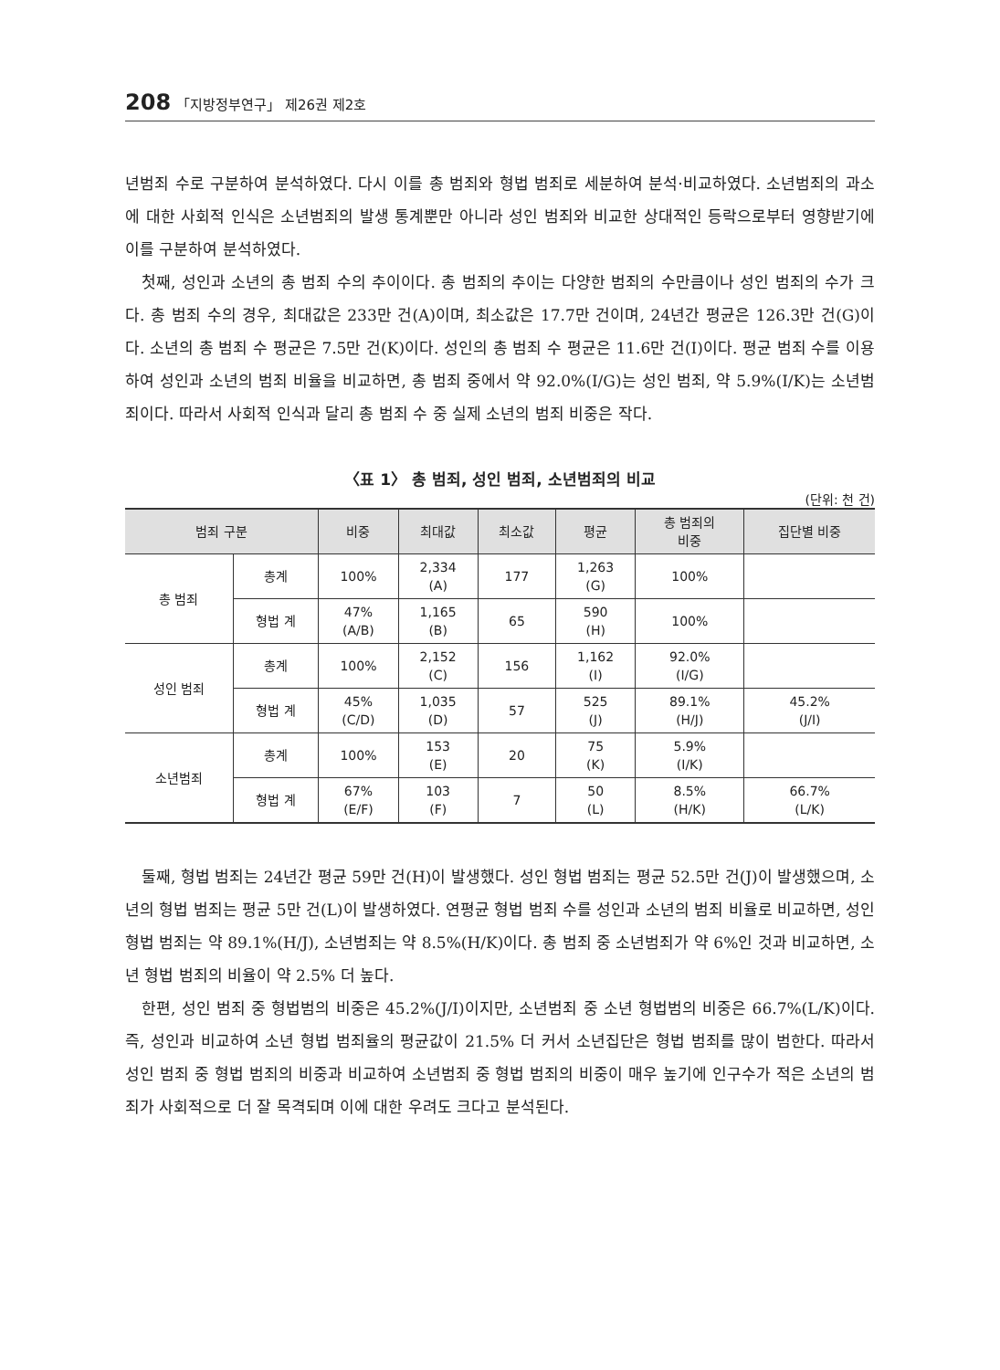208 「지방정부연구」 제26권 제2호
년범죄 수로 구분하여 분석하였다. 다시 이를 총 범죄와 형법 범죄로 세분하여 분석·비교하였다. 소년범죄의 과소에 대한 사회적 인식은 소년범죄의 발생 통계뿐만 아니라 성인 범죄와 비교한 상대적인 등락으로부터 영향받기에 이를 구분하여 분석하였다.
첫째, 성인과 소년의 총 범죄 수의 추이이다. 총 범죄의 추이는 다양한 범죄의 수만큼이나 성인 범죄의 수가 크다. 총 범죄 수의 경우, 최대값은 233만 건(A)이며, 최소값은 17.7만 건이며, 24년간 평균은 126.3만 건(G)이다. 소년의 총 범죄 수 평균은 7.5만 건(K)이다. 성인의 총 범죄 수 평균은 11.6만 건(I)이다. 평균 범죄 수를 이용하여 성인과 소년의 범죄 비율을 비교하면, 총 범죄 중에서 약 92.0%(I/G)는 성인 범죄, 약 5.9%(I/K)는 소년범죄이다. 따라서 사회적 인식과 달리 총 범죄 수 중 실제 소년의 범죄 비중은 작다.
〈표 1〉 총 범죄, 성인 범죄, 소년범죄의 비교
(단위: 천 건)
| 범죄 구분 | | 비중 | 최대값 | 최소값 | 평균 | 총 범죄의 비중 | 집단별 비중 |
| --- | --- | --- | --- | --- | --- | --- | --- |
| 총 범죄 | 총계 | 100% | 2,334 (A) | 177 | 1,263 (G) | 100% | |
| | 형법 계 | 47% (A/B) | 1,165 (B) | 65 | 590 (H) | 100% | |
| 성인 범죄 | 총계 | 100% | 2,152 (C) | 156 | 1,162 (I) | 92.0% (I/G) | |
| | 형법 계 | 45% (C/D) | 1,035 (D) | 57 | 525 (J) | 89.1% (H/J) | 45.2% (J/I) |
| 소년범죄 | 총계 | 100% | 153 (E) | 20 | 75 (K) | 5.9% (I/K) | |
| | 형법 계 | 67% (E/F) | 103 (F) | 7 | 50 (L) | 8.5% (H/K) | 66.7% (L/K) |
둘째, 형법 범죄는 24년간 평균 59만 건(H)이 발생했다. 성인 형법 범죄는 평균 52.5만 건(J)이 발생했으며, 소년의 형법 범죄는 평균 5만 건(L)이 발생하였다. 연평균 형법 범죄 수를 성인과 소년의 범죄 비율로 비교하면, 성인 형법 범죄는 약 89.1%(H/J), 소년범죄는 약 8.5%(H/K)이다. 총 범죄 중 소년범죄가 약 6%인 것과 비교하면, 소년 형법 범죄의 비율이 약 2.5% 더 높다.
한편, 성인 범죄 중 형법범의 비중은 45.2%(J/I)이지만, 소년범죄 중 소년 형법범의 비중은 66.7%(L/K)이다. 즉, 성인과 비교하여 소년 형법 범죄율의 평균값이 21.5% 더 커서 소년집단은 형법 범죄를 많이 범한다. 따라서 성인 범죄 중 형법 범죄의 비중과 비교하여 소년범죄 중 형법 범죄의 비중이 매우 높기에 인구수가 적은 소년의 범죄가 사회적으로 더 잘 목격되며 이에 대한 우려도 크다고 분석된다.